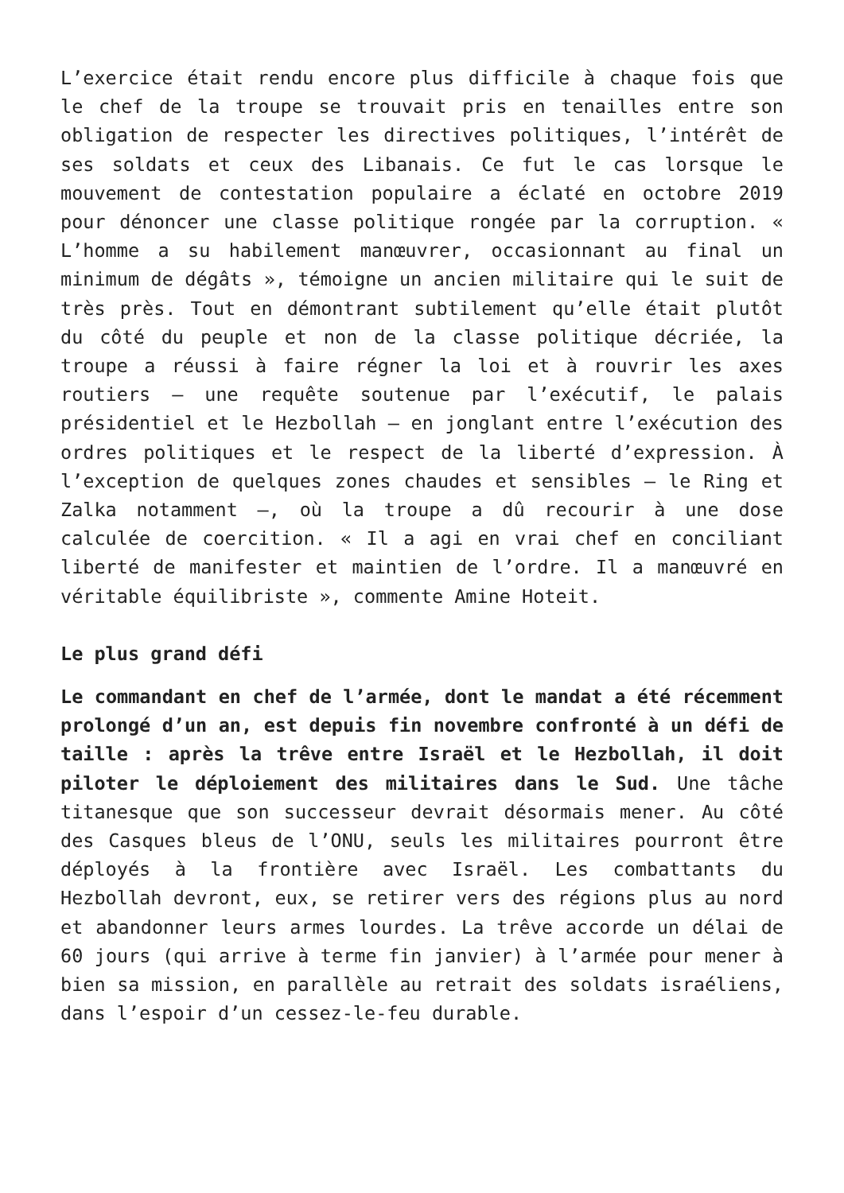L’exercice était rendu encore plus difficile à chaque fois que le chef de la troupe se trouvait pris en tenailles entre son obligation de respecter les directives politiques, l’intérêt de ses soldats et ceux des Libanais. Ce fut le cas lorsque le mouvement de contestation populaire a éclaté en octobre 2019 pour dénoncer une classe politique rongée par la corruption. « L’homme a su habilement manœuvrer, occasionnant au final un minimum de dégâts », témoigne un ancien militaire qui le suit de très près. Tout en démontrant subtilement qu’elle était plutôt du côté du peuple et non de la classe politique décriée, la troupe a réussi à faire régner la loi et à rouvrir les axes routiers – une requête soutenue par l’exécutif, le palais présidentiel et le Hezbollah – en jonglant entre l’exécution des ordres politiques et le respect de la liberté d’expression. À l’exception de quelques zones chaudes et sensibles – le Ring et Zalka notamment –, où la troupe a dû recourir à une dose calculée de coercition. « Il a agi en vrai chef en conciliant liberté de manifester et maintien de l’ordre. Il a manœuvré en véritable équilibriste », commente Amine Hoteit.
Le plus grand défi
Le commandant en chef de l’armée, dont le mandat a été récemment prolongé d’un an, est depuis fin novembre confronté à un défi de taille : après la trêve entre Israël et le Hezbollah, il doit piloter le déploiement des militaires dans le Sud. Une tâche titanesque que son successeur devrait désormais mener. Au côté des Casques bleus de l’ONU, seuls les militaires pourront être déployés à la frontière avec Israël. Les combattants du Hezbollah devront, eux, se retirer vers des régions plus au nord et abandonner leurs armes lourdes. La trêve accorde un délai de 60 jours (qui arrive à terme fin janvier) à l’armée pour mener à bien sa mission, en parallèle au retrait des soldats israéliens, dans l’espoir d’un cessez-le-feu durable.